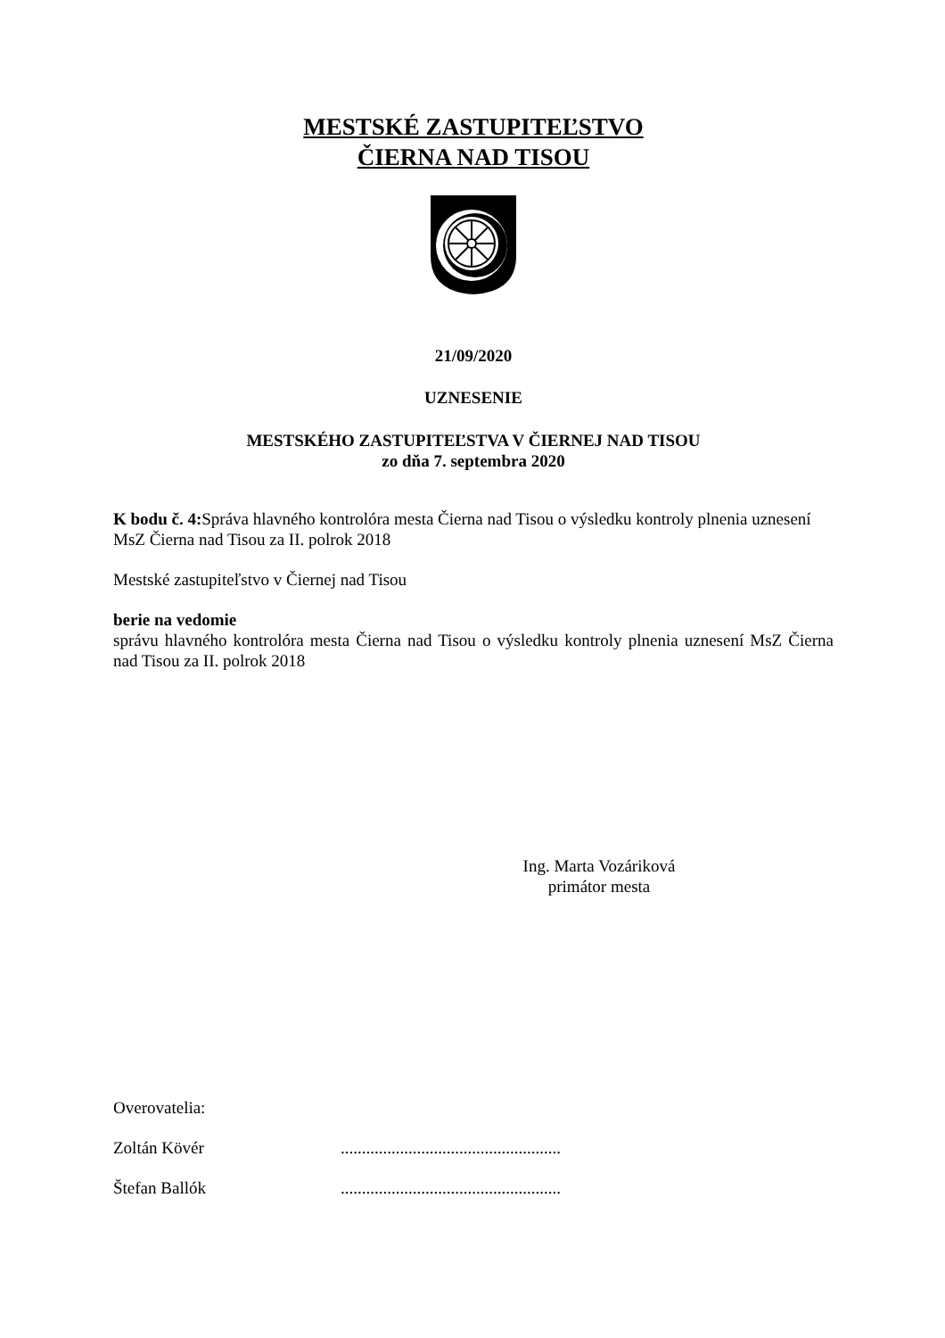MESTSKÉ ZASTUPITEĽSTVO
ČIERNA NAD TISOU
21/09/2020
UZNESENIE
MESTSKÉHO ZASTUPITEĽSTVA V ČIERNEJ NAD TISOU
zo dňa 7. septembra 2020
K bodu č. 4: Správa hlavného kontrolóra mesta Čierna nad Tisou o výsledku kontroly plnenia uznesení MsZ Čierna nad Tisou za II. polrok 2018
Mestské zastupiteľstvo v Čiernej nad Tisou
berie na vedomie
správu hlavného kontrolóra mesta Čierna nad Tisou o výsledku kontroly plnenia uznesení MsZ Čierna nad Tisou za II. polrok 2018
Ing. Marta Vozáriková
primátor mesta
Overovatelia:
Zoltán Kövér ....................................................
Štefan Ballók ....................................................